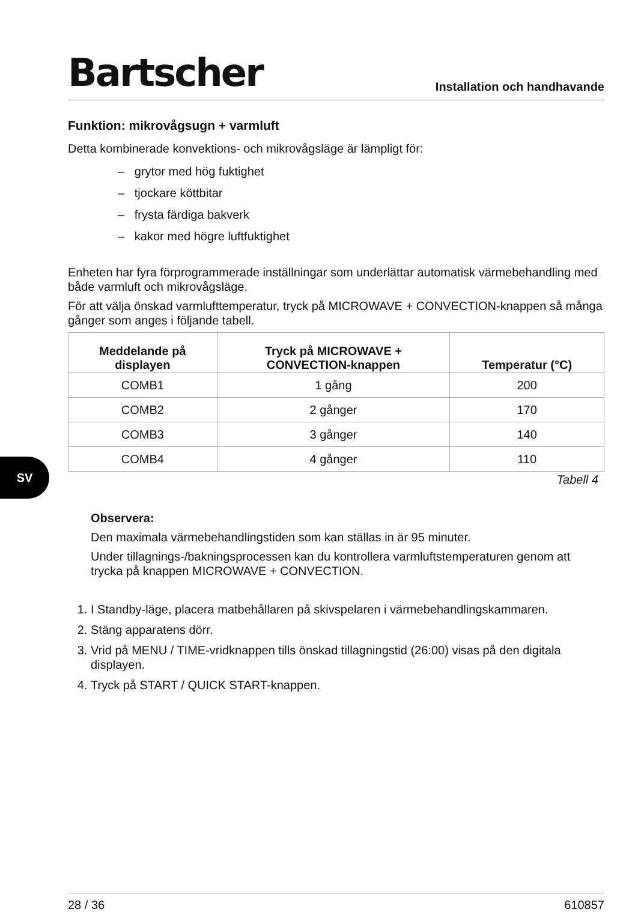SV
Bartscher
Installation och handhavande
Funktion: mikrovågsugn + varmluft
Detta kombinerade konvektions- och mikrovågsläge är lämpligt för:
– grytor med hög fuktighet
– tjockare köttbitar
– frysta färdiga bakverk
– kakor med högre luftfuktighet
Enheten har fyra förprogrammerade inställningar som underlättar automatisk värmebehandling med både varmluft och mikrovågsläge.
För att välja önskad varmlufttemperatur, tryck på MICROWAVE + CONVECTION-knappen så många gånger som anges i följande tabell.
| Meddelande på displayen | Tryck på MICROWAVE + CONVECTION-knappen | Temperatur (°C) |
| --- | --- | --- |
| COMB1 | 1 gång | 200 |
| COMB2 | 2 gånger | 170 |
| COMB3 | 3 gånger | 140 |
| COMB4 | 4 gånger | 110 |
Tabell 4
Observera:
Den maximala värmebehandlingstiden som kan ställas in är 95 minuter.
Under tillagnings-/bakningsprocessen kan du kontrollera varmluftstemperaturen genom att trycka på knappen MICROWAVE + CONVECTION.
1. I Standby-läge, placera matbehållaren på skivspelaren i värmebehandlingskammaren.
2. Stäng apparatens dörr.
3. Vrid på MENU / TIME-vridknappen tills önskad tillagningstid (26:00) visas på den digitala displayen.
4. Tryck på START / QUICK START-knappen.
28 / 36 610857